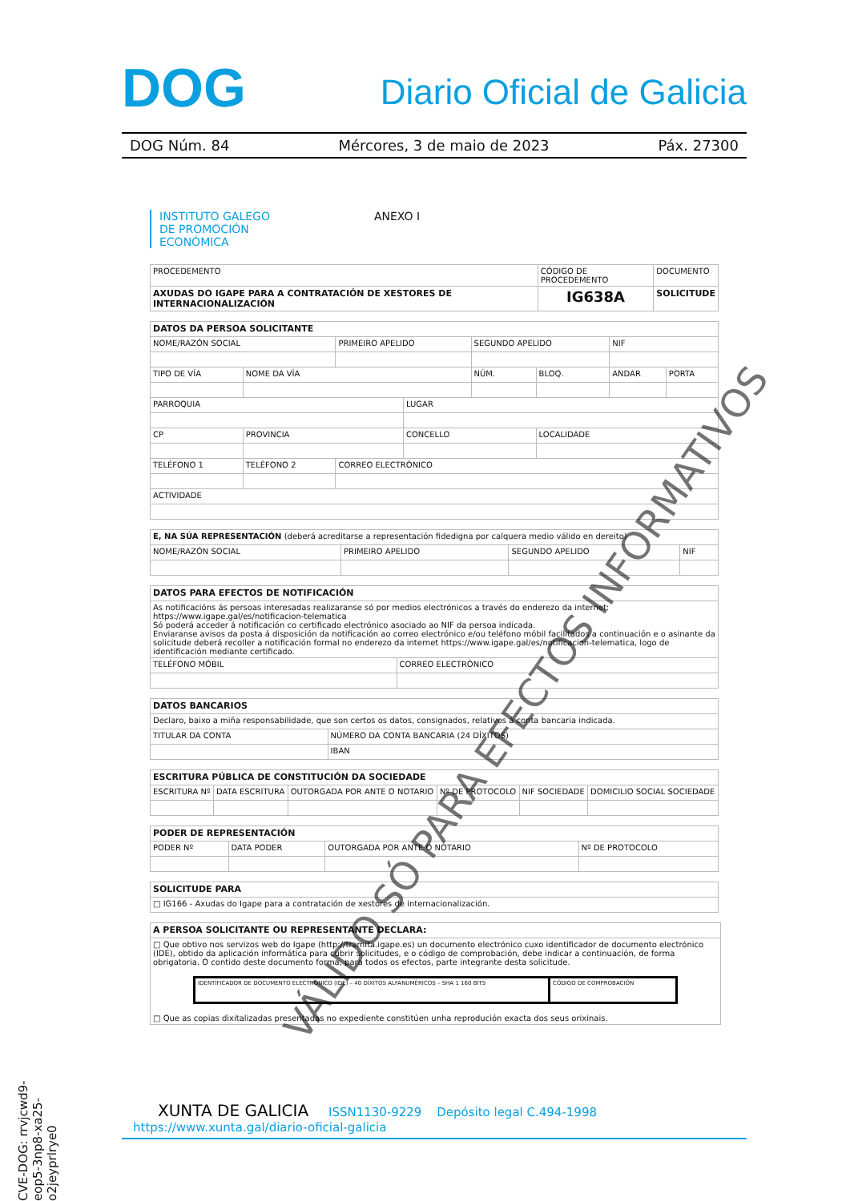DOG Diario Oficial de Galicia
DOG Núm. 84 Mércores, 3 de maio de 2023 Páx. 27300
INSTITUTO GALEGO
DE PROMOCIÓN
ECONÓMICA ANEXO I
| PROCEDEMENTO | CÓDIGO DE PROCEDEMENTO | DOCUMENTO |
| AXUDAS DO IGAPE PARA A CONTRATACIÓN DE XESTORES DE INTERNACIONALIZACIÓN | IG638A | SOLICITUDE |
| DATOS DA PERSOA SOLICITANTE | | | | | | | |
| NOME/RAZÓN SOCIAL | | PRIMEIRO APELIDO | | SEGUNDO APELIDO | | NIF | |
| TIPO DE VÍA | NOME DA VÍA | | | NÚM. | BLOQ. | ANDAR | PORTA |
| PARROQUIA | | | LUGAR | | | | |
| CP | PROVINCIA | | CONCELLO | | LOCALIDADE | | |
| TELÉFONO 1 | TELÉFONO 2 | CORREO ELECTRÓNICO | | | | | |
| ACTIVIDADE | | | | | | | |
| E, NA SÚA REPRESENTACIÓN (deberá acreditarse a representación fidedigna por calquera medio válido en dereito) | | | |
| NOME/RAZÓN SOCIAL | PRIMEIRO APELIDO | SEGUNDO APELIDO | NIF |
| DATOS PARA EFECTOS DE NOTIFICACIÓN | |
| As notificacións ás persoas interesadas realizaranse só por medios electrónicos a través do enderezo da internet: https://www.igape.gal/es/notificacion-telematica Só poderá acceder á notificación co certificado electrónico asociado ao NIF da persoa indicada. Enviaranse avisos da posta á disposición da notificación ao correo electrónico e/ou teléfono móbil facilitados a continuación e o asinante da solicitude deberá recoller a notificación formal no enderezo da internet https://www.igape.gal/es/notificacion-telematica, logo de identificación mediante certificado. | |
| TELÉFONO MÓBIL | CORREO ELECTRÓNICO |
| DATOS BANCARIOS | |
| Declaro, baixo a miña responsabilidade, que son certos os datos, consignados, relativos á conta bancaria indicada. | |
| TITULAR DA CONTA | NÚMERO DA CONTA BANCARIA (24 DÍXITOS) |
| | IBAN |
| ESCRITURA PÚBLICA DE CONSTITUCIÓN DA SOCIEDADE | | | | | |
| ESCRITURA Nº | DATA ESCRITURA | OUTORGADA POR ANTE O NOTARIO | Nº DE PROTOCOLO | NIF SOCIEDADE | DOMICILIO SOCIAL SOCIEDADE |
| PODER DE REPRESENTACIÓN | | | |
| PODER Nº | DATA PODER | OUTORGADA POR ANTE O NOTARIO | Nº DE PROTOCOLO |
| SOLICITUDE PARA |
| □ IG166 - Axudas do Igape para a contratación de xestores de internacionalización. |
| A PERSOA SOLICITANTE OU REPRESENTANTE DECLARA: |
| □ Que obtivo nos servizos web do Igape (http://tramita.igape.es) un documento electrónico cuxo identificador de documento electrónico (IDE), obtido da aplicación informática para cubrir solicitudes, e o código de comprobación, debe indicar a continuación, de forma obrigatoria. O contido deste documento forma, para todos os efectos, parte integrante desta solicitude. / IDENTIFICADOR DE DOCUMENTO ELECTRÓNICO (IDE) – 40 DÍXITOS ALFANUMÉRICOS – SHA 1 160 BITS / CÓDIGO DE COMPROBACIÓN / □ Que as copias dixitalizadas presentadas no expediente constitúen unha reprodución exacta dos seus orixinais. |
VÁLIDO SÓ PARA EFECTOS INFORMATIVOS
CVE-DOG: rrvjcwd9-eop5-3np8-xa25-o2jeyprlrye0
XUNTA DE GALICIA ISSN1130-9229 Depósito legal C.494-1998 https://www.xunta.gal/diario-oficial-galicia